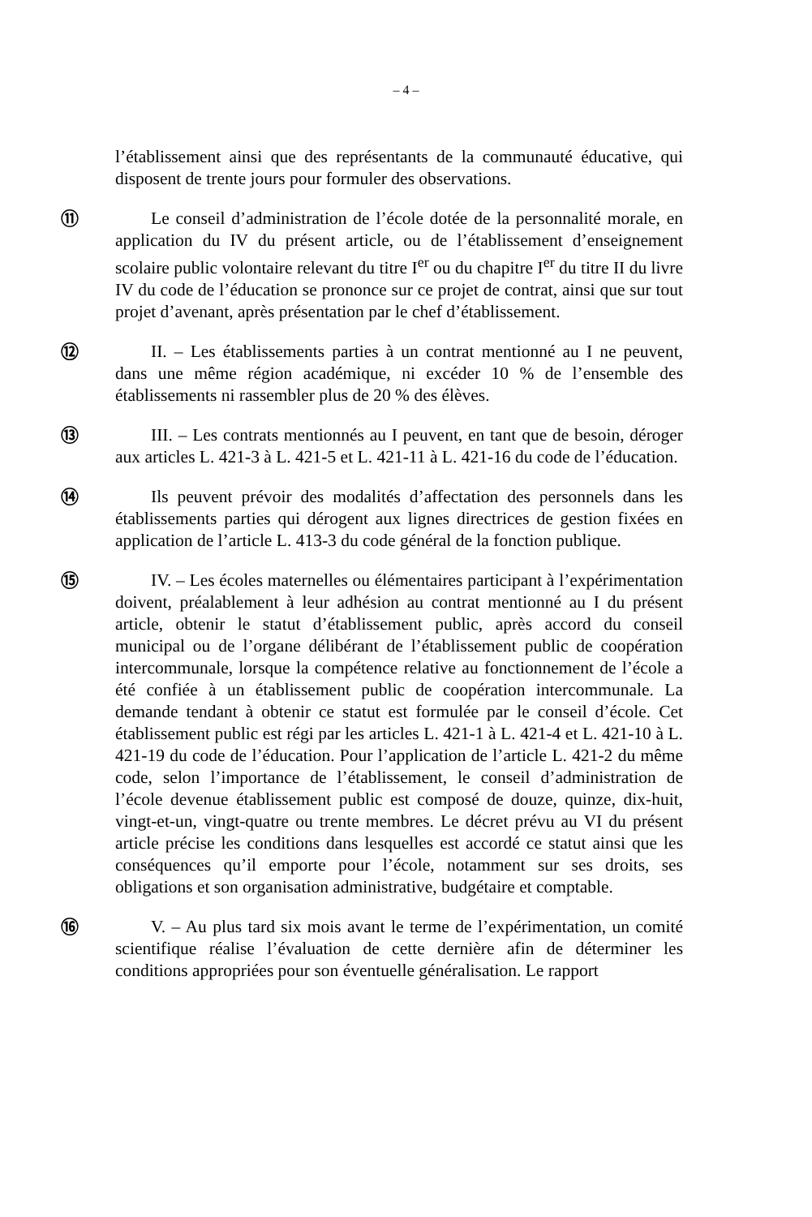– 4 –
l’établissement ainsi que des représentants de la communauté éducative, qui disposent de trente jours pour formuler des observations.
⑪ Le conseil d’administration de l’école dotée de la personnalité morale, en application du IV du présent article, ou de l’établissement d’enseignement scolaire public volontaire relevant du titre I<sup>er</sup> ou du chapitre I<sup>er</sup> du titre II du livre IV du code de l’éducation se prononce sur ce projet de contrat, ainsi que sur tout projet d’avenant, après présentation par le chef d’établissement.
⑫ II. – Les établissements parties à un contrat mentionné au I ne peuvent, dans une même région académique, ni excéder 10 % de l’ensemble des établissements ni rassembler plus de 20 % des élèves.
⑬ III. – Les contrats mentionnés au I peuvent, en tant que de besoin, déroger aux articles L. 421-3 à L. 421-5 et L. 421-11 à L. 421-16 du code de l’éducation.
⑭ Ils peuvent prévoir des modalités d’affectation des personnels dans les établissements parties qui dérogent aux lignes directrices de gestion fixées en application de l’article L. 413-3 du code général de la fonction publique.
⑮ IV. – Les écoles maternelles ou élémentaires participant à l’expérimentation doivent, préalablement à leur adhésion au contrat mentionné au I du présent article, obtenir le statut d’établissement public, après accord du conseil municipal ou de l’organe délibérant de l’établissement public de coopération intercommunale, lorsque la compétence relative au fonctionnement de l’école a été confiée à un établissement public de coopération intercommunale. La demande tendant à obtenir ce statut est formulée par le conseil d’école. Cet établissement public est régi par les articles L. 421-1 à L. 421-4 et L. 421-10 à L. 421-19 du code de l’éducation. Pour l’application de l’article L. 421-2 du même code, selon l’importance de l’établissement, le conseil d’administration de l’école devenue établissement public est composé de douze, quinze, dix-huit, vingt-et-un, vingt-quatre ou trente membres. Le décret prévu au VI du présent article précise les conditions dans lesquelles est accordé ce statut ainsi que les conséquences qu’il emporte pour l’école, notamment sur ses droits, ses obligations et son organisation administrative, budgétaire et comptable.
⑯ V. – Au plus tard six mois avant le terme de l’expérimentation, un comité scientifique réalise l’évaluation de cette dernière afin de déterminer les conditions appropriées pour son éventuelle généralisation. Le rapport